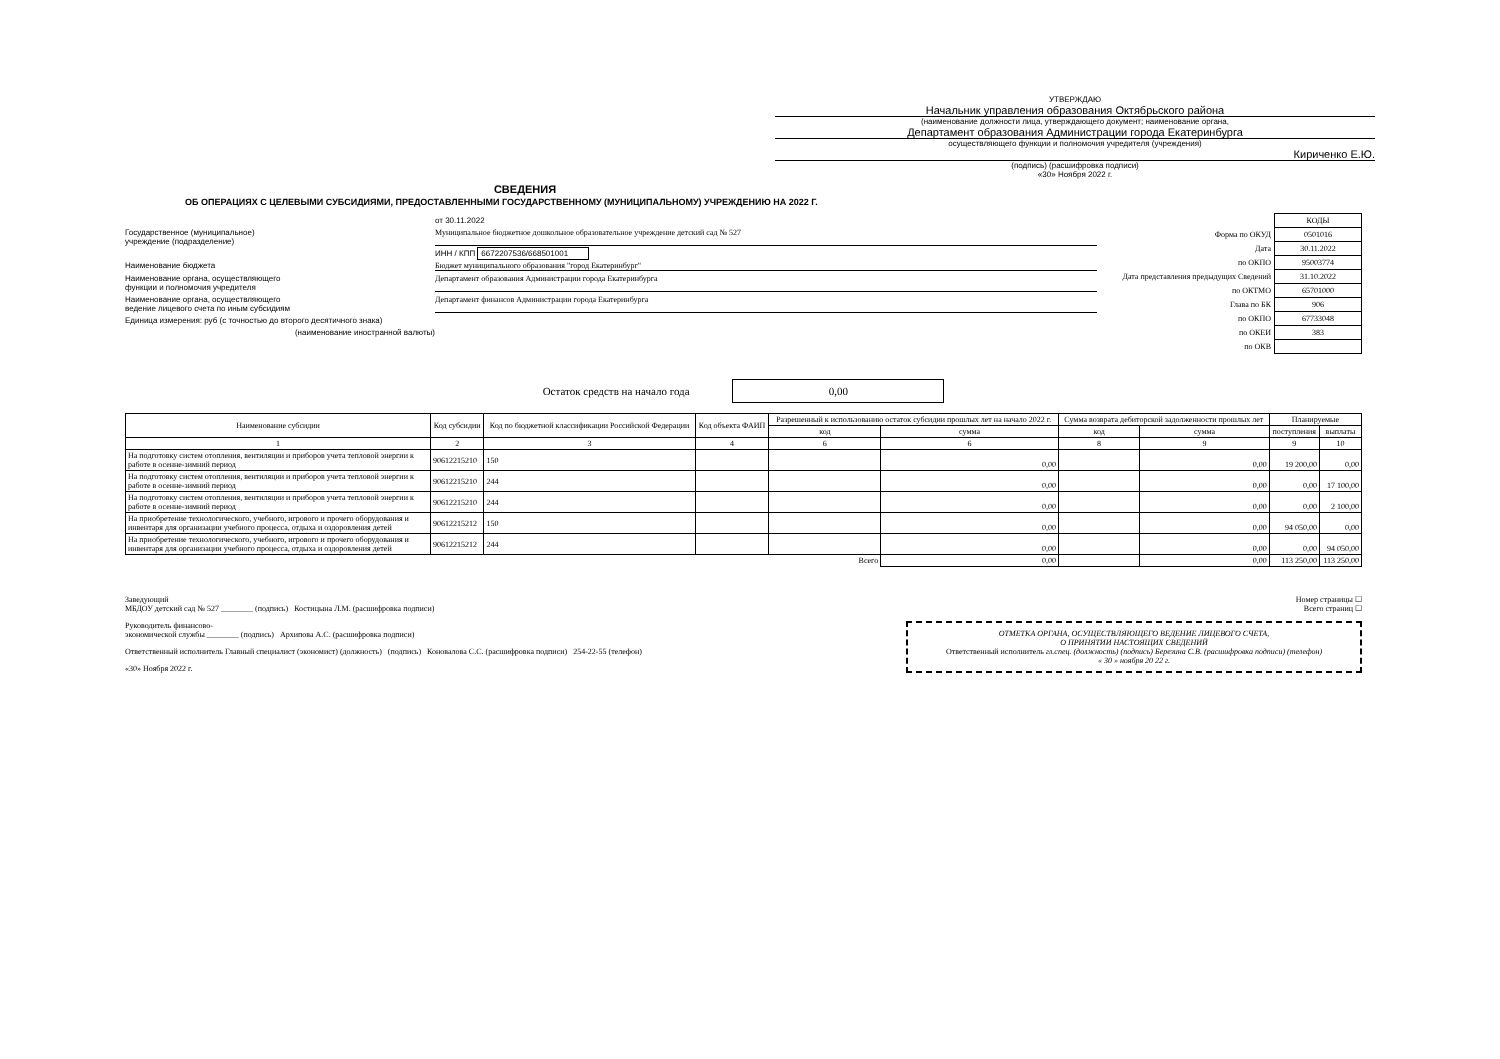УТВЕРЖДАЮ
Начальник управления образования Октябрьского района
(наименование должности лица, утверждающего документ; наименование органа,
Департамент образования Администрации города Екатеринбурга
осуществляющего функции и полномочия учредителя (учреждения)
Кириченко Е.Ю.
(подпись) (расшифровка подписи)
«30» Ноября 2022 г.
СВЕДЕНИЯ
ОБ ОПЕРАЦИЯХ С ЦЕЛЕВЫМИ СУБСИДИЯМИ, ПРЕДОСТАВЛЕННЫМИ ГОСУДАРСТВЕННОМУ (МУНИЦИПАЛЬНОМУ) УЧРЕЖДЕНИЮ НА 2022 Г.
от 30.11.2022
Государственное (муниципальное)
учреждение (подразделение)
Муниципальное бюджетное дошкольное образовательное учреждение детский сад № 527
ИНН / КПП 6672207536/668501001
Наименование бюджета Бюджет муниципального образования "город Екатеринбург"
Наименование органа, осуществляющего
функции и полномочия учредителя
Департамент образования Администрации города Екатеринбурга
Наименование органа, осуществляющего
ведение лицевого счета по иным субсидиям
Департамент финансов Администрации города Екатеринбурга
Единица измерения: руб (с точностью до второго десятичного знака)
(наименование иностранной валюты)
| | КОДЫ |
| Форма по ОКУД | 0501016 |
| Дата | 30.11.2022 |
| по ОКПО | 95003774 |
| Дата представления предыдущих Сведений | 31.10.2022 |
| по ОКТМО | 65701000 |
| Глава по БК | 906 |
| по ОКПО | 67733048 |
| по ОКЕИ | 383 |
| по ОКВ | |
Остаток средств на начало года 0,00
| Наименование субсидии | Код субсидии | Код по бюджетной классификации Российской Федерации | Код объекта ФАИП | Разрешенный к использованию остаток субсидии прошлых лет на начало 2022 г. | | Сумма возврата дебиторской задолженности прошлых лет | | Планируемые | |
| --- | --- | --- | --- | --- | --- | --- | --- | --- | --- |
| | | | | код | сумма | код | сумма | поступления | выплаты |
| 1 | 2 | 3 | 4 | 6 | 6 | 8 | 9 | 9 | 10 |
| На подготовку систем отопления, вентиляции и приборов учета тепловой энергии к работе в осенне-зимний период | 90612215210 | 150 | | | 0,00 | | 0,00 | 19 200,00 | 0,00 |
| На подготовку систем отопления, вентиляции и приборов учета тепловой энергии к работе в осенне-зимний период | 90612215210 | 244 | | | 0,00 | | 0,00 | 0,00 | 17 100,00 |
| На подготовку систем отопления, вентиляции и приборов учета тепловой энергии к работе в осенне-зимний период | 90612215210 | 244 | | | 0,00 | | 0,00 | 0,00 | 2 100,00 |
| На приобретение технологического, учебного, игрового и прочего оборудования и инвентаря для организации учебного процесса, отдыха и оздоровления детей | 90612215212 | 150 | | | 0,00 | | 0,00 | 94 050,00 | 0,00 |
| На приобретение технологического, учебного, игрового и прочего оборудования и инвентаря для организации учебного процесса, отдыха и оздоровления детей | 90612215212 | 244 | | | 0,00 | | 0,00 | 0,00 | 94 050,00 |
| Всего | | | | | 0,00 | | 0,00 | 113 250,00 | 113 250,00 |
Заведующий
МБДОУ детский сад № 527 ________ (подпись) Костицына Л.М. (расшифровка подписи)
Руководитель финансово-
экономической службы ________ (подпись) Архипова А.С. (расшифровка подписи)
Ответственный исполнитель Главный специалист (экономист) (должность) (подпись) Коновалова С.С. (расшифровка подписи) 254-22-55 (телефон)
«30» Ноября 2022 г.
Номер страницы ☐
Всего страниц ☐
ОТМЕТКА ОРГАНА, ОСУЩЕСТВЛЯЮЩЕГО ВЕДЕНИЕ ЛИЦЕВОГО СЧЕТА,
О ПРИНЯТИИ НАСТОЯЩИХ СВЕДЕНИЙ
Ответственный исполнитель гл.спец. (должность) (подпись) Березина С.В. (расшифровка подписи) (телефон)
« 30 » ноября 20 22 г.